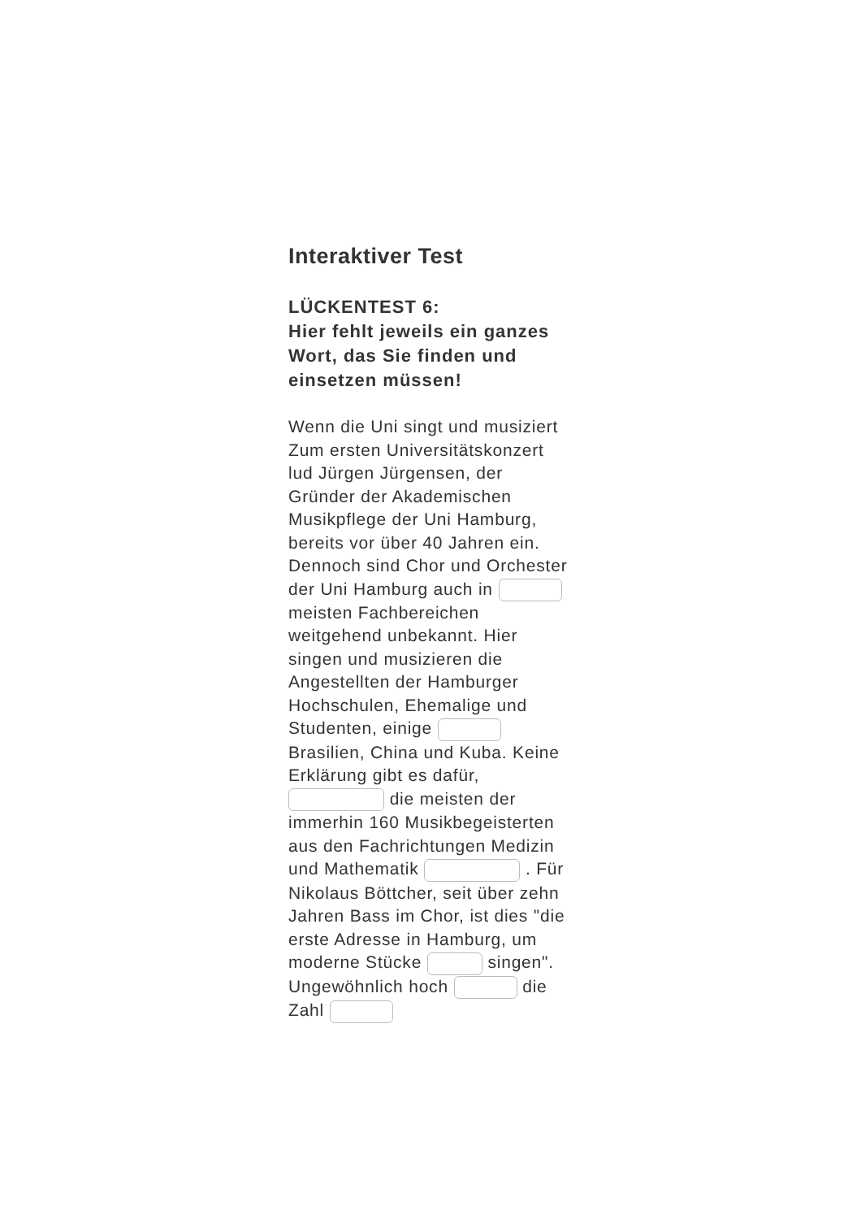Interaktiver Test
LÜCKENTEST 6:
Hier fehlt jeweils ein ganzes Wort, das Sie finden und einsetzen müssen!
Wenn die Uni singt und musiziert Zum ersten Universitätskonzert lud Jürgen Jürgensen, der Gründer der Akademischen Musikpflege der Uni Hamburg, bereits vor über 40 Jahren ein. Dennoch sind Chor und Orchester der Uni Hamburg auch in meisten Fachbereichen weitgehend unbekannt. Hier singen und musizieren die Angestellten der Hamburger Hochschulen, Ehemalige und Studenten, einige Brasilien, China und Kuba. Keine Erklärung gibt es dafür, die meisten der immerhin 160 Musikbegeisterten aus den Fachrichtungen Medizin und Mathematik . Für Nikolaus Böttcher, seit über zehn Jahren Bass im Chor, ist dies "die erste Adresse in Hamburg, um moderne Stücke singen". Ungewöhnlich hoch die Zahl